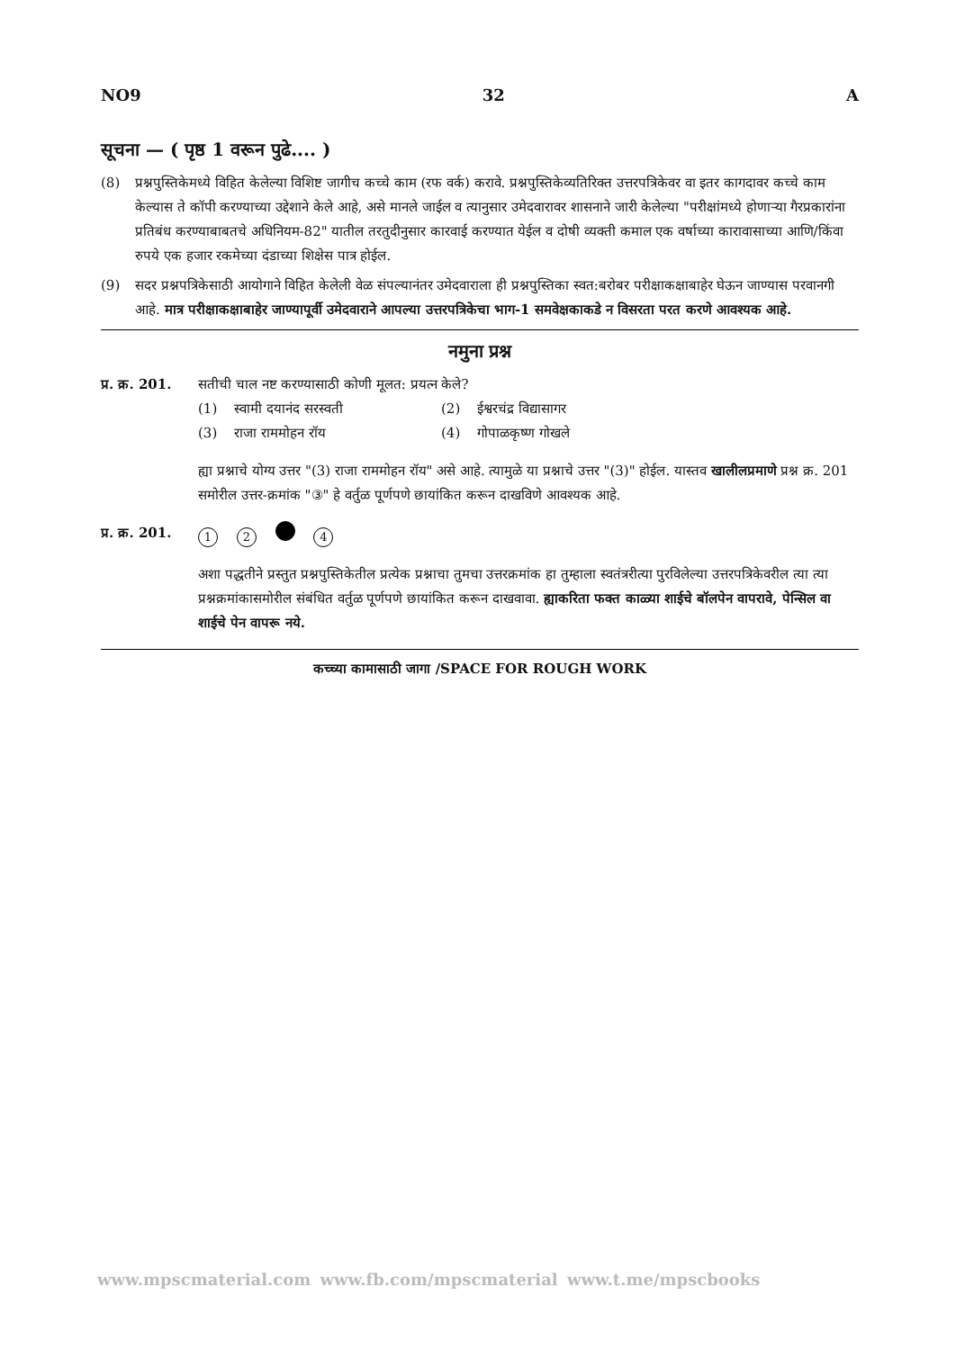NO9 32 A
सूचना — ( पृष्ठ 1 वरून पुढे.... )
(8) प्रश्नपुस्तिकेमध्ये विहित केलेल्या विशिष्ट जागीच कच्चे काम (रफ वर्क) करावे. प्रश्नपुस्तिकेव्यतिरिक्त उत्तरपत्रिकेवर वा इतर कागदावर कच्चे काम केल्यास ते कॉपी करण्याच्या उद्देशाने केले आहे, असे मानले जाईल व त्यानुसार उमेदवारावर शासनाने जारी केलेल्या "परीक्षांमध्ये होणाऱ्या गैरप्रकारांना प्रतिबंध करण्याबाबतचे अधिनियम-82" यातील तरतुदीनुसार कारवाई करण्यात येईल व दोषी व्यक्ती कमाल एक वर्षाच्या कारावासाच्या आणि/किंवा रुपये एक हजार रकमेच्या दंडाच्या शिक्षेस पात्र होईल.
(9) सदर प्रश्नपत्रिकेसाठी आयोगाने विहित केलेली वेळ संपल्यानंतर उमेदवाराला ही प्रश्नपुस्तिका स्वत:बरोबर परीक्षाकक्षाबाहेर घेऊन जाण्यास परवानगी आहे. मात्र परीक्षाकक्षाबाहेर जाण्यापूर्वी उमेदवाराने आपल्या उत्तरपत्रिकेचा भाग-1 समवेक्षकाकडे न विसरता परत करणे आवश्यक आहे.
नमुना प्रश्न
प्र. क्र. 201. सतीची चाल नष्ट करण्यासाठी कोणी मूलत: प्रयत्न केले?
(1) स्वामी दयानंद सरस्वती (2) ईश्वरचंद्र विद्यासागर (3) राजा राममोहन रॉय (4) गोपाळकृष्ण गोखले
ह्या प्रश्नाचे योग्य उत्तर "(3) राजा राममोहन रॉय" असे आहे. त्यामुळे या प्रश्नाचे उत्तर "(3)" होईल. यास्तव खालीलप्रमाणे प्रश्न क्र. 201 समोरील उत्तर-क्रमांक "③" हे वर्तुळ पूर्णपणे छायांकित करून दाखविणे आवश्यक आहे.
प्र. क्र. 201. 1 2 4
अशा पद्धतीने प्रस्तुत प्रश्नपुस्तिकेतील प्रत्येक प्रश्नाचा तुमचा उत्तरक्रमांक हा तुम्हाला स्वतंत्ररीत्या पुरविलेल्या उत्तरपत्रिकेवरील त्या त्या प्रश्नक्रमांकासमोरील संबंधित वर्तुळ पूर्णपणे छायांकित करून दाखवावा. ह्याकरिता फक्त काळ्या शाईचे बॉलपेन वापरावे, पेन्सिल वा शाईचे पेन वापरू नये.
कच्च्या कामासाठी जागा /SPACE FOR ROUGH WORK
www.mpscmaterial.com www.fb.com/mpscmaterial www.t.me/mpscbooks